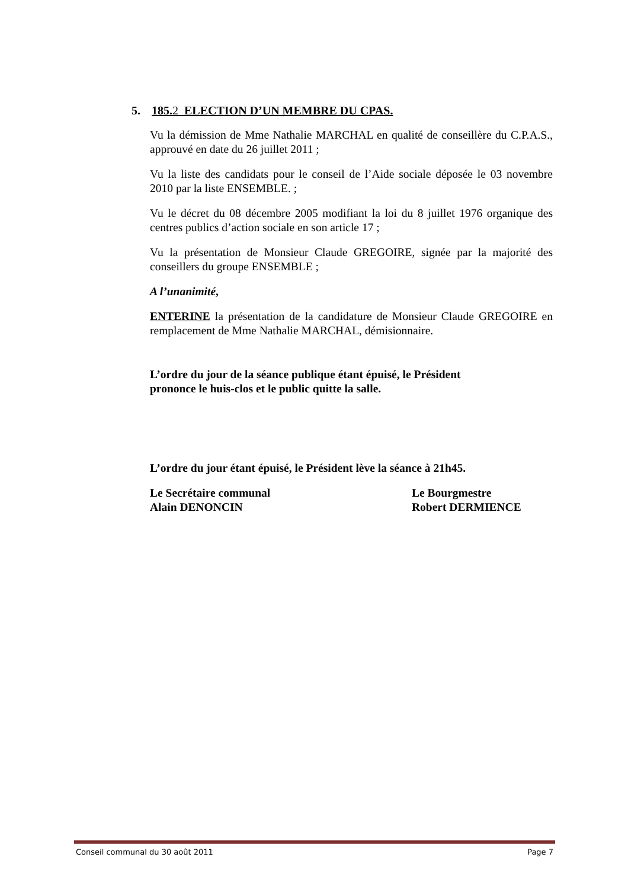5. 185.2 ELECTION D’UN MEMBRE DU CPAS.
Vu la démission de Mme Nathalie MARCHAL en qualité de conseillère du C.P.A.S., approuvé en date du 26 juillet 2011 ;
Vu la liste des candidats pour le conseil de l’Aide sociale déposée le 03 novembre 2010 par la liste ENSEMBLE. ;
Vu le décret du 08 décembre 2005 modifiant la loi du 8 juillet 1976 organique des centres publics d’action sociale en son article 17 ;
Vu la présentation de Monsieur Claude GREGOIRE, signée par la majorité des conseillers du groupe ENSEMBLE ;
A l’unanimité,
ENTERINE la présentation de la candidature de Monsieur Claude GREGOIRE en remplacement de Mme Nathalie MARCHAL, démisionnaire.
L’ordre du jour de la séance publique étant épuisé, le Président
prononce le huis-clos et le public quitte la salle.
L’ordre du jour étant épuisé, le Président lève la séance à 21h45.
Le Secrétaire communal
Alain DENONCIN
Le Bourgmestre
Robert DERMIENCE
Conseil communal du 30 août 2011 Page 7